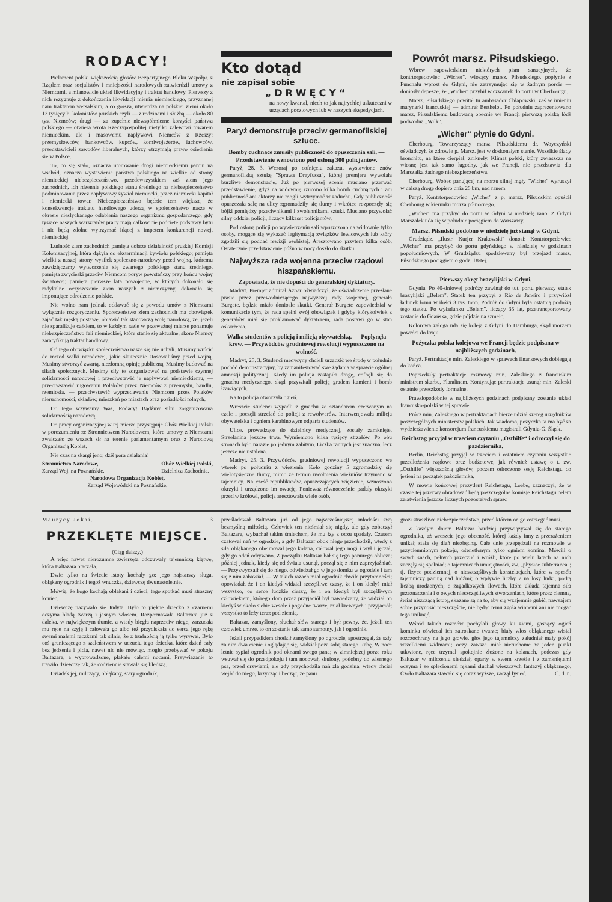RODACY!
Parlament polski większością głosów Bezpartyjnego Bloku Współpr. z Rządem oraz socjalistów i mniejszości narodowych zatwierdził umowy z Niemcami, a mianowicie układ likwidacyjny i traktat handlowy. Pierwszy z nich rezygnuje z dokończenia likwidacji mienia niemieckiego, przyznanej nam traktatem wersalskim, a co gorsza, utwierdza na polskiej ziemi około 13 tysięcy b. kolonistów pruskich czyli — z rodzinami i służbą — około 80 tys. Niemców; drugi — za zupełnie niewspółmierne korzyści państwa polskiego — otwiera wrota Rzeczypospolitej nietylko zalewowi towarem niemieckim, ale i masowemu napływowi Niemców z Rzeszy: przemysłowców, bankowców, kupców, komiwojażerów, fachowców, przedstawicieli zawodów liberalnych, którzy otrzymają prawo osiedlenia się w Polsce.
To, co się stało, oznacza utorowanie drogi niemieckiemu parciu na wschód, oznacza wystawienie państwa polskiego na wielkie od strony niemieckiej niebezpieczeństwo, przedewszystkiem zaś ziem jego zachodnich, ich rdzennie polskiego stanu średniego na niebezpieczeństwo podminowania przez napływowy żywioł niemiecki, przez niemiecki kapitał i niemiecki towar. Niebezpieczeństwo będzie tem większe, że konsekwencje traktatu handlowego uderzą w społeczeństwo nasze w okresie niesłychanego osłabienia naszego organizmu gospodarczego, gdy tysiące naszych warsztatów pracy mają całkowicie podcięte podstawy bytu i nie będą zdolne wytrzymać idącej z impetem konkurencji nowej, niemieckiej.
Ludność ziem zachodnich pamięta dobrze działalność pruskiej Komisji Kolonizacyjnej, która dążyła do eksterminacji żywiołu polskiego; pamięta wielki z naszej strony wysiłek społeczno-narodowy przed wojną, któremu zawdzięczamy wytworzenie się zwartego polskiego stanu średniego, pamięta zwycięski przeciw Niemcom poryw powstańczy przy końcu wojny światowej; pamięta pierwsze lata powojenne, w których dokonało się radykalne oczyszczenie ziem naszych z niemczyzny, dokonało się imponujące odrodzenie polskie.
Nie wolno nam jednak oddawać się z powodu umów z Niemcami wyłącznie rozgoryczeniu. Społeczeństwo ziem zachodnich ma obowiązek zająć tak męską postawę, objawić tak stanowczą wolę narodową, że, jeżeli nie sparaliżuje całkiem, to w każdym razie w przeważnej mierze pohamuje niebezpieczeństwo fali niemieckiej, które stanie się aktualne, skoro Niemcy zaratyfikują traktat handlowy.
Od tego obowiązku społeczeństwo nasze się nie uchyli. Musimy wrócić do metod walki narodowej, jakie skutecznie stosowaliśmy przed wojną. Musimy stworzyć zwartą, niezłomną opinję publiczną. Musimy budować na siłach społecznych. Musimy siły te zorganizować na podstawie czynnej solidarności narodowej i przeciwstawić je napływowi niemieckiemu, — przeciwstawić rugowaniu Polaków przez Niemców z przemysłu, handlu, rzemiosła, — przeciwstawić wyprzedawaniu Niemcom przez Polaków nieruchomości, składów, mieszkań po miastach oraz posiadłości rolnych.
Do tego wzywamy Was, Rodacy! Bądźmy silni zorganizowaną solidarnością narodową!
Do pracy organizacyjnej w tej mierze przystępuje Obóz Wielkiej Polski w porozumieniu ze Stronnictwem Narodowem, które umowy z Niemcami zwalczało ze wszech sił na terenie parlamentarnym oraz z Narodową Organizacją Kobiet.
Nie czas na skargi jeno; dziś pora działania!
Stronnictwo Narodowe,
Zarząd Woj. na Poznańskie.
Obóz Wielkiej Polski,
Dzielnica Zachodnia.
Narodowa Organizacja Kobiet,
Zarząd Wojewódzki na Poznańskie.
Kto dotąd
nie zapisał sobie
„DRWĘCY“
na nowy kwartał, niech to jak najrychlej uskuteczni w urzędach pocztowych lub w naszych ekspedycjach.
Paryż demonstruje przeciw germanofilskiej sztuce.
Bomby cuchnące zmusiły publiczność do opuszczenia sali. — Przedstawienie wznowiono pod osłoną 300 policjantów.
Paryż, 28. 3. Wczoraj po cofnięciu zakazu, wystawiono znów germanofilską sztukę "Sprawa Dreyfussa", której premjera wywołała burzliwe demonstracje. Już po pierwszej scenie musiano przerwać przedstawienie, gdyż na widownię rzucono kilka bomb cuchnących i ani publiczność ani aktorzy nie mogli wytrzymać w zaduchu. Gdy publiczność opuszczała salę na ulicy zgromadziły się tłumy i wkrótce rozpoczęły się bójki pomiędzy przeciwnikami i zwolennikami sztuki. Musiano przywołać silny oddział policji, liczący kilkaset policjantów.
Pod osłoną policji po wywietrzeniu sali wpuszczono na widownię tylko osoby, mogące się wykazać legitymacją związków lewicowych lub który zgodzili się poddać rewizji osobistej. Aresztowano przytem kilka osób. Ostatecznie przedstawienie późno w nocy doszło do skutku.
Najwyższa rada wojenna przeciw rządowi hiszpańskiemu.
Zapowiada, że nie dopuści do generalskiej dyktatury.
Madryt. Premjer admirał Aznar oświadczył, że oświadczenie przesłane prasie przez przewodniczącego najwyższej rady wojennej, generała Burgete, będzie miało doniosłe skutki. Generał Burgete zapowiedział w komunikacie tym, że rada spełni swój obowiązek i gdyby którykolwiek z generałów miał się proklamować dyktatorem, rada postawi go w stan oskarżenia.
Walka studentów z policją i milicją obywatelską. — Popłynęła krew. — Przywódców grudniowej rewolucji wypuszczono na wolność.
Madryt, 25. 3. Studenci medycyny chcieli urządzić we środę w południe pochód demonstracyjny, by zamanifestować swe żądania w sprawie ogólnej amnestji politycznej. Kiedy im policja zastąpiła drogę, cofnęli się do gmachu medycznego, skąd przywitali policję gradem kamieni i bomb łzawiących.
Na to policja otworzyła ogień.
Wreszcie studenci wypadli z gmachu ze sztandarem czerwonym na czele i poczęli strzelać do policji z rewolwerów. Interwenjowała milicja obywatelska i ogniem karabinowym odparła studentów.
Ulice, prowadzące do dzielnicy medycznej, zostały zamknięte. Strzelanina jeszcze trwa. Wymieniono kilka tysięcy strzałów. Po obu stronach było narazie po jednym zabitym. Liczba rannych jest znaczna, lecz jeszcze nie ustalona.
Madryt, 25. 3. Przywódców grudniowej rewolucji wypuszczono we wtorek po południu z więzienia. Koło godziny 5 zgromadziły się wielotysięczne tłumy, mimo że termin uwolnienia więźniów trzymano w tajemnicy. Na cześć republikanów, opuszczających więzienie, wznoszono okrzyki i urządzono im owację. Ponieważ równocześnie padały okrzyki przeciw królowi, policja aresztowała wiele osób.
Powrót marsz. Piłsudskiego.
Wbrew zapowiedziom niektórych pism sanacyjnych, że kontrtorpedowiec „Wicher", wiozący marsz. Piłsudskiego, popłynie z Funchalu wprost do Gdyni, nie zatrzymując się w żadnym porcie — doniosły depesze, że „Wicher" przybił w czwartek do portu w Cherbourgu.
Marsz. Piłsudskiego powitał tu ambasador Chłapowski, zaś w imieniu marynarki francuskiej — admirał Berthelot. Po południu zaprezentowano marsz. Piłsudskiemu budowaną obecnie we Francji pierwszą polską łódź podwodną „Wilk".
„Wicher“ płynie do Gdyni.
Cherbourg. Towarzyszący marsz. Piłsudskiemu dr. Woyczyński oświadczył, że zdrowie p. Marsz. jest w doskonałym stanie. Wszelkie ślady bronchitu, na które cierpiał, zniknęły. Klimat polski, który zwłaszcza na wiosnę jest tak samo łagodny, jak we Francji, nie przedstawia dla Marszałka żadnego niebezpieczeństwa.
Cherbourg. Wobec panującej na morzu silnej mgły "Wicher" wyruszył w dalszą drogę dopiero dnia 26 bm. nad ranem.
Paryż. Kontrtorpedowiec „Wicher" z p. marsz. Piłsudskim opuścił Cherbourg w kierunku morza północnego.
„Wicher" ma przybyć do portu w Gdyni w niedzielę rano. Z Gdyni Marszałek uda się w południe pociągiem do Warszawy.
Marsz. Piłsudski podobno w niedzielę już stanął w Gdyni.
Grudziądz. „Ilustr. Kurjer Krakowski" donosi: Kontrtorpedowiec „Wicher" ma przybyć do portu gdyńskiego w niedzielę w godzinach popołudniowych. W Grudziądzu spodziewany był przejazd marsz. Piłsudskiego pociągiem o godz. 18-tej.
Pierwszy okręt brazylijski w Gdyni.
Gdynia. Po 40-dniowej podróży zawinął do tut. portu pierwszy statek brazylijski „Belem". Statek ten przybył z Rio de Janeiro i przywiózł ładunek łomu w ilości 3 tys. tonn. Podróż do Gdyni była ostatnią podróżą tego statku. Po wyładunku „Belem", liczący 35 lat, przetransportowany zostanie do Gdańska, gdzie pójdzie na szmelc.
Kolorowa załoga uda się koleją z Gdyni do Hamburga, skąd morzem powróci do kraju.
Pożyczka polska kolejowa we Francji będzie podpisana w najbliższych godzinach.
Paryż. Pertraktacje min. Zaleskiego w sprawach finansowych dobiegają do końca.
Poprzedziły pertraktacje rozmowy min. Zaleskiego z francuskim ministrem skarbu, Flandinem. Kontynując pertraktacje usunął min. Zaleski ostatnie przeszkody formalne.
Prawdopodobnie w najbliższych godzinach podpisany zostanie układ francusko-polski w tej sprawie.
Prócz min. Zaleskiego w pertraktacjach bierze udział szereg urzędników poszczególnych ministerstw polskich. Jak wiadomo, pożyczka ta ma być za wydzierżawienie konsorcjum francuskiemu magistrali Gdynia-G. Śląsk.
Reichstag przyjął w trzeciem czytaniu „Osthilfe“ i odroczył się do października.
Berlin. Reichstag przyjął w trzeciem i ostatniem czytaniu wszystkie przedłożenia rządowe oraz budżetowe, jak również ustawę o t. zw. „Osthilfe" większością głosów, poczem odroczono sesję Reichstagu do jesieni na początek października.
W mowie końcowej prezydent Reichstagu, Loebe, zaznaczył, że w czasie tej przerwy obradować będą poszczególne komisje Reichstagu celem załatwienia jeszcze licznych pozostałych spraw.
Maurycy Jokai. 3
PRZEKLĘTE MIEJSCE.
(Ciąg dalszy.)
A więc nawet nierozumne zwierzęta odczuwały tajemniczą klątwę, która Baltazara otaczała.
Dwie tylko na świecie istoty kochały go: jego najstarszy sługa, obłąkany ogrodnik i tegoż wnuczka, dziewczę dwunastoletnie.
Mówią, że kogo kochają obłąkani i dzieci, tego spotkać musi straszny koniec.
Dziewczę nazywało się Judyta. Było to piękne dziecko z czarnemi oczyma bladą twarzą i jasnym włosem. Rozpoznawała Baltazara już z daleka, w największym tłumie, a wtedy biegła naprzeciw niego, zarzucała mu ręce na szyję i całowała go albo też przyciskała do serca jego rękę swemi małemi rączkami tak silnie, że z trudnością ją tylko wyrywał. Było coś graniczącego z szaleństwem w uczuciu tego dziecka, które dzień cały bez jedzenia i picia, nawet nic nie mówiąc, mogło przebywać w pokoju Baltazara, a wyprowadzone, płakało całemi nocami. Przywiązanie to trawiło dziewczę tak, że codziennie stawała się bledszą.
Dziadek jej, milczący, obłąkany, stary ogrodnik,
prześladował Baltazara już od jego najwcześniejszej młodości swą bezmyślną miłością. Człowiek ten nieśmiał się nigdy, ale gdy zobaczył Baltazara, wybuchał takim śmiechem, że mu łzy z oczu spadały. Czasem czatował nań w ogrodzie, a gdy Baltazar obok niego przechodził, wtedy z siłą obłąkanego obejmował jego kolana, całował jego nogi i wył i jęczał, gdy go odeń odrywano. Z początku Baltazar bał się tego ponurego oblicza; później jednak, kiedy się od świata usunął, począł się z nim zaprzyjaźniać. — Przyzwyczaił się do niego, odwiedzał go w jego domku w ogrodzie i tam się z nim zabawiał. — W takich razach miał ogrodnik chwile przytomności; opowiadał, że i on kiedyś widział szczęśliwe czasy, że i on kiedyś miał wszystko, co serce ludzkie cieszy, że i on kiedyś był szczęśliwym człowiekiem, którego dom przez przyjaciół był nawiedzany, że widział on kiedyś w około siebie wesołe i pogodne twarze, miał krewnych i przyjaciół; wszystko to leży teraz pod ziemią.
Baltazar, zamyślony, słuchał słów starego i był pewny, że, jeżeli ten człowiek umrze, to on zostanie tak samo samotny, jak i ogrodnik.
Jeżeli przypadkiem chodził zamyślony po ogrodzie, spostrzegał, że szły za nim dwa cienie i oglądając się, widział poza sobą starego Rabę. W noce letnie sypiał ogrodnik pod oknami swego pana; w zimniejszej porze roku wsuwał się do przedpokoju i tam nocował, skulony, podobny do wiernego psa, przed drzwiami, ale gdy przychodziła nań zła godzina, wtedy chciał wejść do niego, krzycząc i becząc, że panu
grozi straszliwe niebezpieczeństwo, przed którem on go ostrzegać musi.
Z każdym dniem Baltazar bardziej przywiązywał się do starego ogrodnika, aż wreszcie jego obecność, której każdy inny z przerażeniem unikał, stała się dlań niezbędną. Całe dnie przepędzali na rozmowie w przyciemnionym pokoju, oświetlonym tylko ogniem komina. Mówili o swych snach, pełnych przeczuć i wróżb, które po wielu latach na nich zaczęły się spełniać; o tajemnicach umiejętności, zw. „physice subterranea"; tj. fizyce podziemnej, o nieszczęśliwych konstelacjach, które w sposób tajemniczy panują nad ludźmi; o wpływie liczby 7 na losy ludzi, podtą liczbą urodzonych; o zagadkowych słowach, które układa tajemna siła przeznaczenia i o owych nieszczęśliwych stworzeniach, które przez ciemną, świat niszczącą istotę, skazane są na to, aby się wzajemnie gubić, nawzajem sobie przynosić nieszczęście, nie będąc temu zgoła winnemi ani nie mogąc tego uniknąć.
Wśród takich rozmów pochylali głowy ku ziemi, gasnący ogień kominka oświecał ich zatroskane twarze; biały włos obłąkanego wisiał rozczochrany na jego głowie, głos jego tajemniczy zaludniał mały pokój wszelkiemi widmami; oczy zawsze miał nieruchome w jeden punkt utkwione, ręce trzymał spokojnie złożone na kolanach, podczas gdy Baltazar w milczeniu siedział, oparty w swem krześle i z zamkniętemi oczyma i ze splecionemi rękami słuchał wieszczych fantazyj obłąkanego. Czoło Baltazara stawało się coraz wyższe, zaczął łysieć. C. d. n.